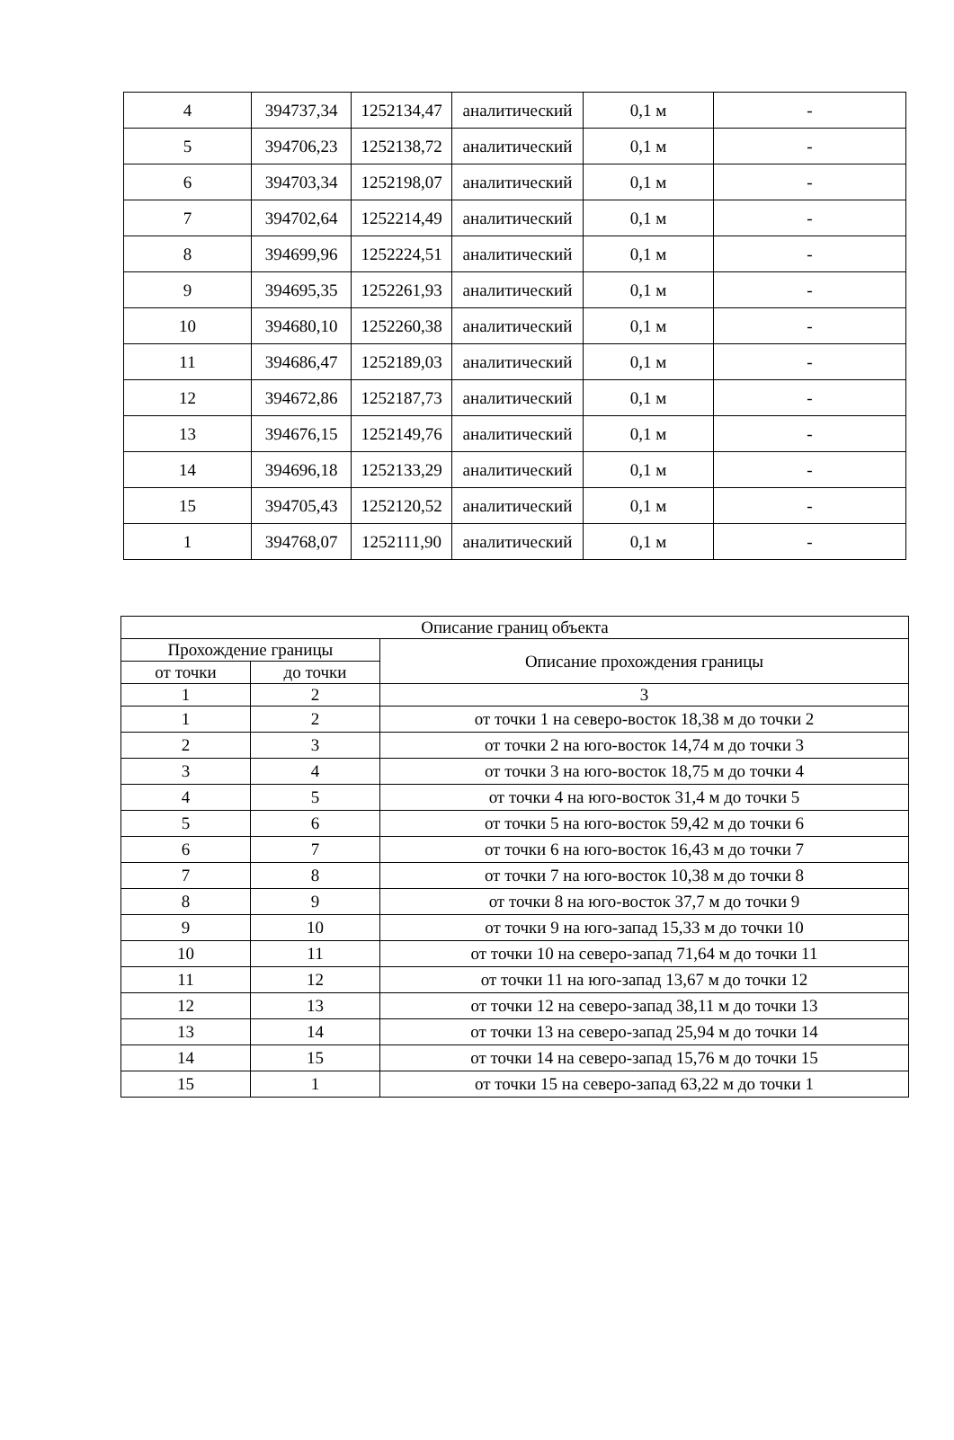| 4 | 394737,34 | 1252134,47 | аналитический | 0,1 м | - |
| 5 | 394706,23 | 1252138,72 | аналитический | 0,1 м | - |
| 6 | 394703,34 | 1252198,07 | аналитический | 0,1 м | - |
| 7 | 394702,64 | 1252214,49 | аналитический | 0,1 м | - |
| 8 | 394699,96 | 1252224,51 | аналитический | 0,1 м | - |
| 9 | 394695,35 | 1252261,93 | аналитический | 0,1 м | - |
| 10 | 394680,10 | 1252260,38 | аналитический | 0,1 м | - |
| 11 | 394686,47 | 1252189,03 | аналитический | 0,1 м | - |
| 12 | 394672,86 | 1252187,73 | аналитический | 0,1 м | - |
| 13 | 394676,15 | 1252149,76 | аналитический | 0,1 м | - |
| 14 | 394696,18 | 1252133,29 | аналитический | 0,1 м | - |
| 15 | 394705,43 | 1252120,52 | аналитический | 0,1 м | - |
| 1 | 394768,07 | 1252111,90 | аналитический | 0,1 м | - |
| Описание границ объекта | | |
| --- | --- | --- |
| Прохождение границы | | Описание прохождения границы |
| от точки | до точки | |
| 1 | 2 | 3 |
| 1 | 2 | от точки 1 на северо-восток 18,38 м до точки 2 |
| 2 | 3 | от точки 2 на юго-восток 14,74 м до точки 3 |
| 3 | 4 | от точки 3 на юго-восток 18,75 м до точки 4 |
| 4 | 5 | от точки 4 на юго-восток 31,4 м до точки 5 |
| 5 | 6 | от точки 5 на юго-восток 59,42 м до точки 6 |
| 6 | 7 | от точки 6 на юго-восток 16,43 м до точки 7 |
| 7 | 8 | от точки 7 на юго-восток 10,38 м до точки 8 |
| 8 | 9 | от точки 8 на юго-восток 37,7 м до точки 9 |
| 9 | 10 | от точки 9 на юго-запад 15,33 м до точки 10 |
| 10 | 11 | от точки 10 на северо-запад 71,64 м до точки 11 |
| 11 | 12 | от точки 11 на юго-запад 13,67 м до точки 12 |
| 12 | 13 | от точки 12 на северо-запад 38,11 м до точки 13 |
| 13 | 14 | от точки 13 на северо-запад 25,94 м до точки 14 |
| 14 | 15 | от точки 14 на северо-запад 15,76 м до точки 15 |
| 15 | 1 | от точки 15 на северо-запад 63,22 м до точки 1 |